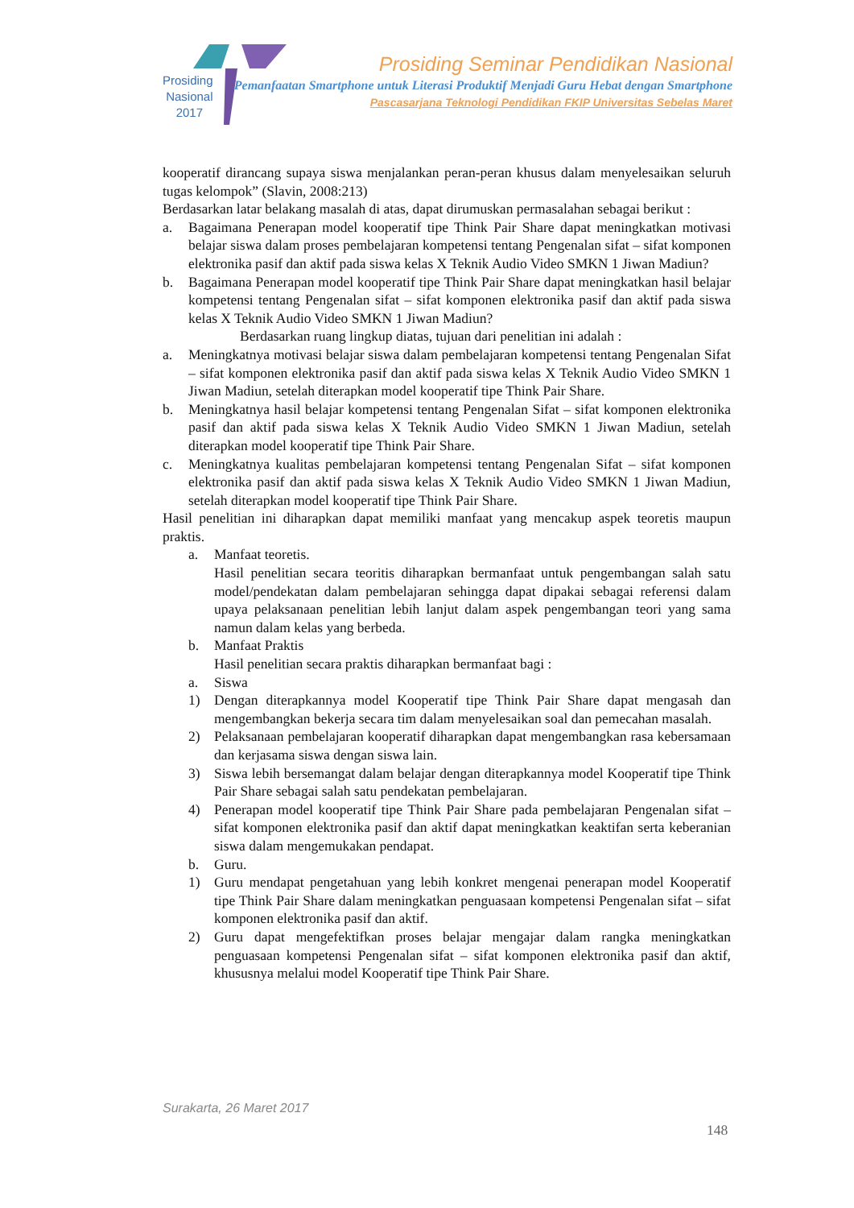Prosiding
Nasional
2017
Prosiding Seminar Pendidikan Nasional
Pemanfaatan Smartphone untuk Literasi Produktif Menjadi Guru Hebat dengan Smartphone
Pascasarjana Teknologi Pendidikan FKIP Universitas Sebelas Maret
kooperatif dirancang supaya siswa menjalankan peran-peran khusus dalam menyelesaikan seluruh tugas kelompok” (Slavin, 2008:213)
Berdasarkan latar belakang masalah di atas, dapat dirumuskan permasalahan sebagai berikut :
a. Bagaimana Penerapan model kooperatif tipe Think Pair Share dapat meningkatkan motivasi belajar siswa dalam proses pembelajaran kompetensi tentang Pengenalan sifat – sifat komponen elektronika pasif dan aktif pada siswa kelas X Teknik Audio Video SMKN 1 Jiwan Madiun?
b. Bagaimana Penerapan model kooperatif tipe Think Pair Share dapat meningkatkan hasil belajar kompetensi tentang Pengenalan sifat – sifat komponen elektronika pasif dan aktif pada siswa kelas X Teknik Audio Video SMKN 1 Jiwan Madiun?
Berdasarkan ruang lingkup diatas, tujuan dari penelitian ini adalah :
a. Meningkatnya motivasi belajar siswa dalam pembelajaran kompetensi tentang Pengenalan Sifat – sifat komponen elektronika pasif dan aktif pada siswa kelas X Teknik Audio Video SMKN 1 Jiwan Madiun, setelah diterapkan model kooperatif tipe Think Pair Share.
b. Meningkatnya hasil belajar kompetensi tentang Pengenalan Sifat – sifat komponen elektronika pasif dan aktif pada siswa kelas X Teknik Audio Video SMKN 1 Jiwan Madiun, setelah diterapkan model kooperatif tipe Think Pair Share.
c. Meningkatnya kualitas pembelajaran kompetensi tentang Pengenalan Sifat – sifat komponen elektronika pasif dan aktif pada siswa kelas X Teknik Audio Video SMKN 1 Jiwan Madiun, setelah diterapkan model kooperatif tipe Think Pair Share.
Hasil penelitian ini diharapkan dapat memiliki manfaat yang mencakup aspek teoretis maupun praktis.
a. Manfaat teoretis.
Hasil penelitian secara teoritis diharapkan bermanfaat untuk pengembangan salah satu model/pendekatan dalam pembelajaran sehingga dapat dipakai sebagai referensi dalam upaya pelaksanaan penelitian lebih lanjut dalam aspek pengembangan teori yang sama namun dalam kelas yang berbeda.
b. Manfaat Praktis
Hasil penelitian secara praktis diharapkan bermanfaat bagi :
a. Siswa
1) Dengan diterapkannya model Kooperatif tipe Think Pair Share dapat mengasah dan mengembangkan bekerja secara tim dalam menyelesaikan soal dan pemecahan masalah.
2) Pelaksanaan pembelajaran kooperatif diharapkan dapat mengembangkan rasa kebersamaan dan kerjasama siswa dengan siswa lain.
3) Siswa lebih bersemangat dalam belajar dengan diterapkannya model Kooperatif tipe Think Pair Share sebagai salah satu pendekatan pembelajaran.
4) Penerapan model kooperatif tipe Think Pair Share pada pembelajaran Pengenalan sifat – sifat komponen elektronika pasif dan aktif dapat meningkatkan keaktifan serta keberanian siswa dalam mengemukakan pendapat.
b. Guru.
1) Guru mendapat pengetahuan yang lebih konkret mengenai penerapan model Kooperatif tipe Think Pair Share dalam meningkatkan penguasaan kompetensi Pengenalan sifat – sifat komponen elektronika pasif dan aktif.
2) Guru dapat mengefektifkan proses belajar mengajar dalam rangka meningkatkan penguasaan kompetensi Pengenalan sifat – sifat komponen elektronika pasif dan aktif, khususnya melalui model Kooperatif tipe Think Pair Share.
Surakarta, 26 Maret 2017
148